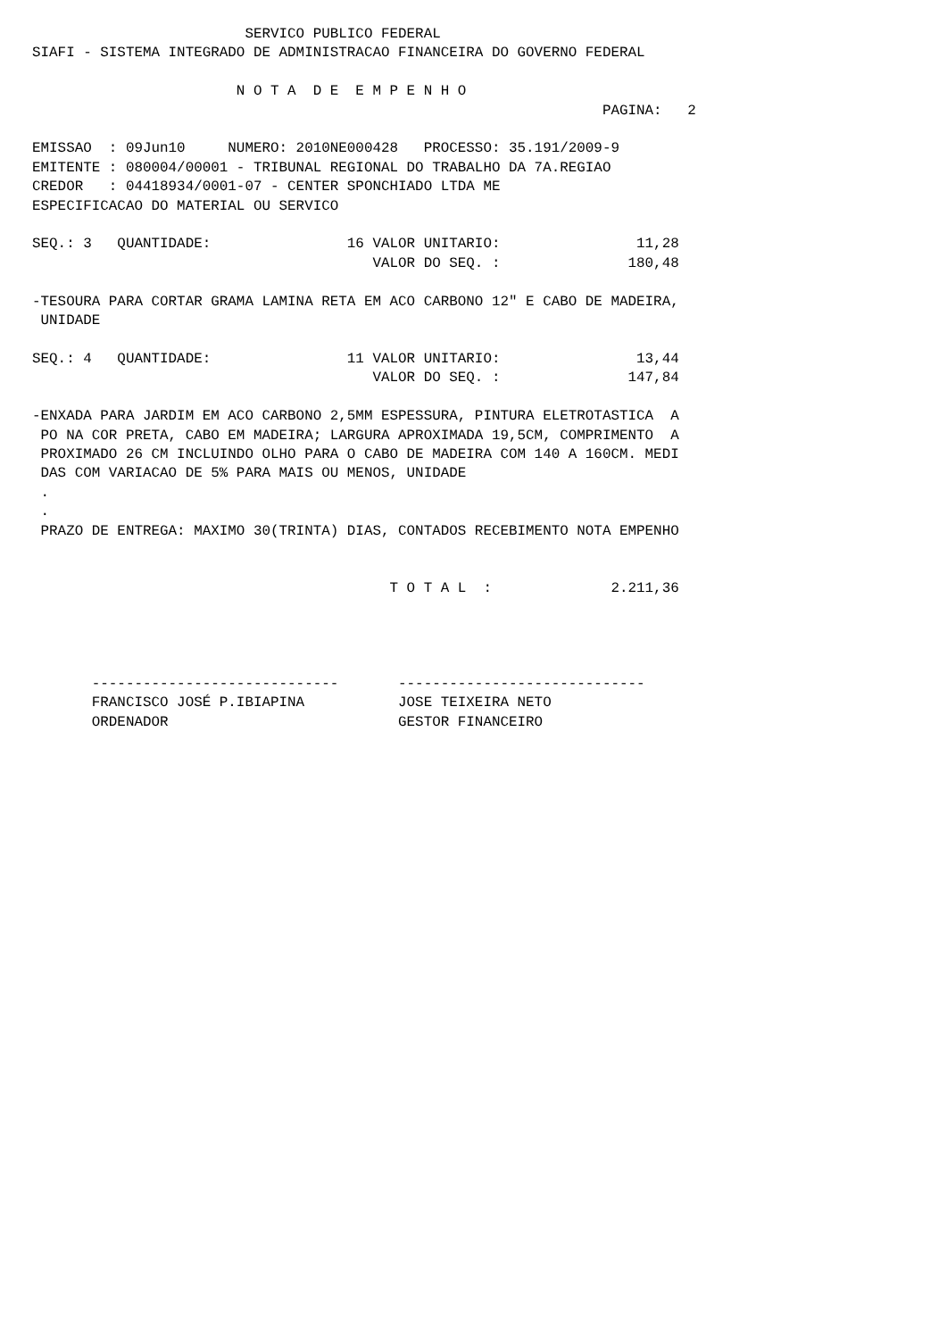SERVICO PUBLICO FEDERAL
SIAFI - SISTEMA INTEGRADO DE ADMINISTRACAO FINANCEIRA DO GOVERNO FEDERAL

                        N O T A  D E  E M P E N H O
                                                                   PAGINA:   2

EMISSAO  : 09Jun10     NUMERO: 2010NE000428   PROCESSO: 35.191/2009-9
EMITENTE : 080004/00001 - TRIBUNAL REGIONAL DO TRABALHO DA 7A.REGIAO
CREDOR   : 04418934/0001-07 - CENTER SPONCHIADO LTDA ME
ESPECIFICACAO DO MATERIAL OU SERVICO

SEQ.: 3   QUANTIDADE:                16 VALOR UNITARIO:                11,28
                                        VALOR DO SEQ. :               180,48

-TESOURA PARA CORTAR GRAMA LAMINA RETA EM ACO CARBONO 12" E CABO DE MADEIRA,
 UNIDADE

SEQ.: 4   QUANTIDADE:                11 VALOR UNITARIO:                13,44
                                        VALOR DO SEQ. :               147,84

-ENXADA PARA JARDIM EM ACO CARBONO 2,5MM ESPESSURA, PINTURA ELETROTASTICA  A
 PO NA COR PRETA, CABO EM MADEIRA; LARGURA APROXIMADA 19,5CM, COMPRIMENTO  A
 PROXIMADO 26 CM INCLUINDO OLHO PARA O CABO DE MADEIRA COM 140 A 160CM. MEDI
 DAS COM VARIACAO DE 5% PARA MAIS OU MENOS, UNIDADE
 .
 .
 PRAZO DE ENTREGA: MAXIMO 30(TRINTA) DIAS, CONTADOS RECEBIMENTO NOTA EMPENHO


                                          T O T A L  :              2.211,36




       -----------------------------       -----------------------------
       FRANCISCO JOSÉ P.IBIAPINA           JOSE TEIXEIRA NETO
       ORDENADOR                           GESTOR FINANCEIRO